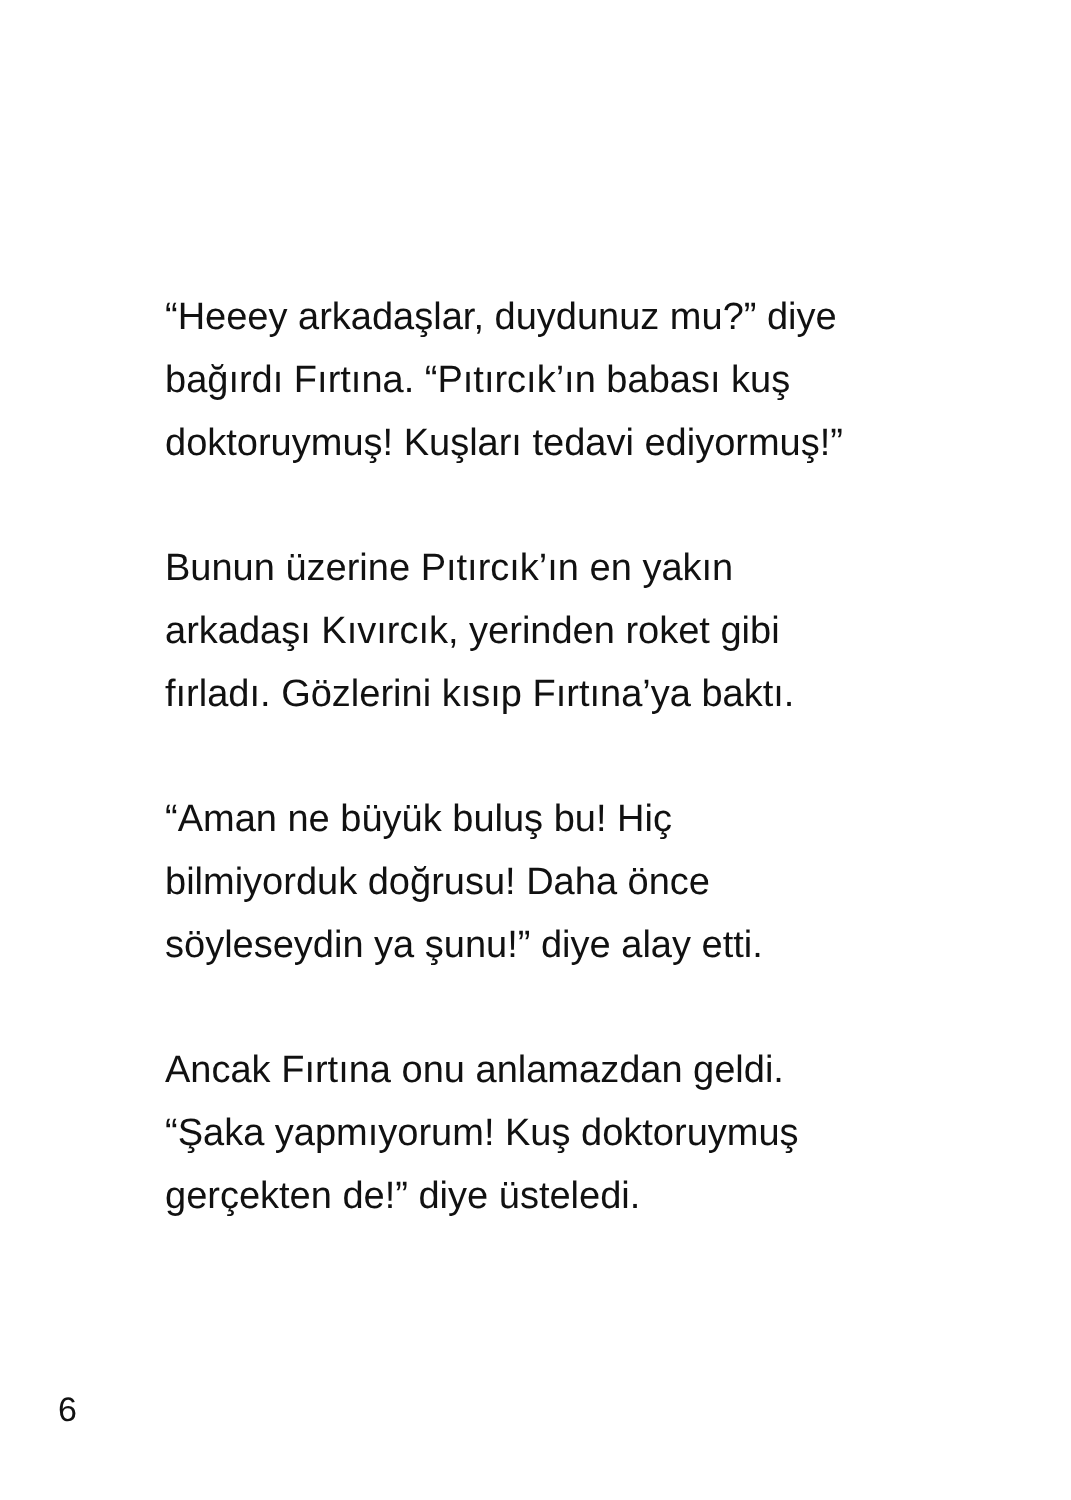“Heeey arkadaşlar, duydunuz mu?” diye
bağırdı Fırtına. “Pıtırcık’ın babası kuş
doktoruymuş! Kuşları tedavi ediyormuş!”
Bunun üzerine Pıtırcık’ın en yakın
arkadaşı Kıvırcık, yerinden roket gibi
fırladı. Gözlerini kısıp Fırtına’ya baktı.
“Aman ne büyük buluş bu! Hiç
bilmiyorduk doğrusu! Daha önce
söyleseydin ya şunu!” diye alay etti.
Ancak Fırtına onu anlamazdan geldi.
“Şaka yapmıyorum! Kuş doktoruymuş
gerçekten de!” diye üsteledi.
6